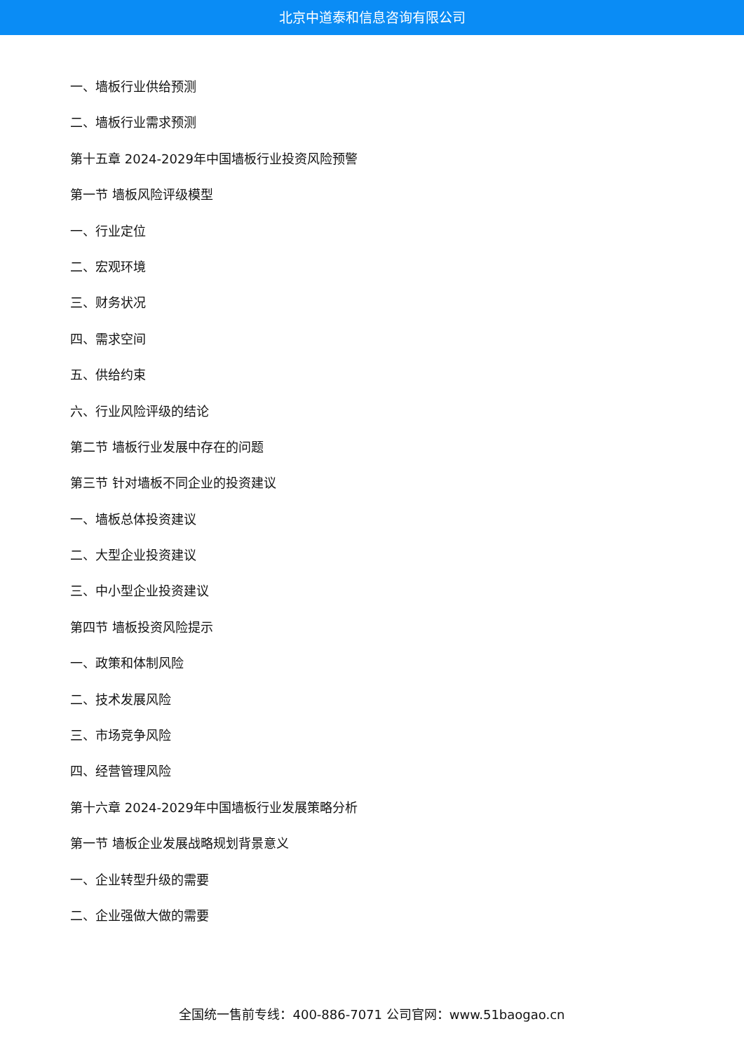北京中道泰和信息咨询有限公司
一、墙板行业供给预测
二、墙板行业需求预测
第十五章 2024-2029年中国墙板行业投资风险预警
第一节 墙板风险评级模型
一、行业定位
二、宏观环境
三、财务状况
四、需求空间
五、供给约束
六、行业风险评级的结论
第二节 墙板行业发展中存在的问题
第三节 针对墙板不同企业的投资建议
一、墙板总体投资建议
二、大型企业投资建议
三、中小型企业投资建议
第四节 墙板投资风险提示
一、政策和体制风险
二、技术发展风险
三、市场竞争风险
四、经营管理风险
第十六章 2024-2029年中国墙板行业发展策略分析
第一节 墙板企业发展战略规划背景意义
一、企业转型升级的需要
二、企业强做大做的需要
全国统一售前专线：400-886-7071 公司官网：www.51baogao.cn